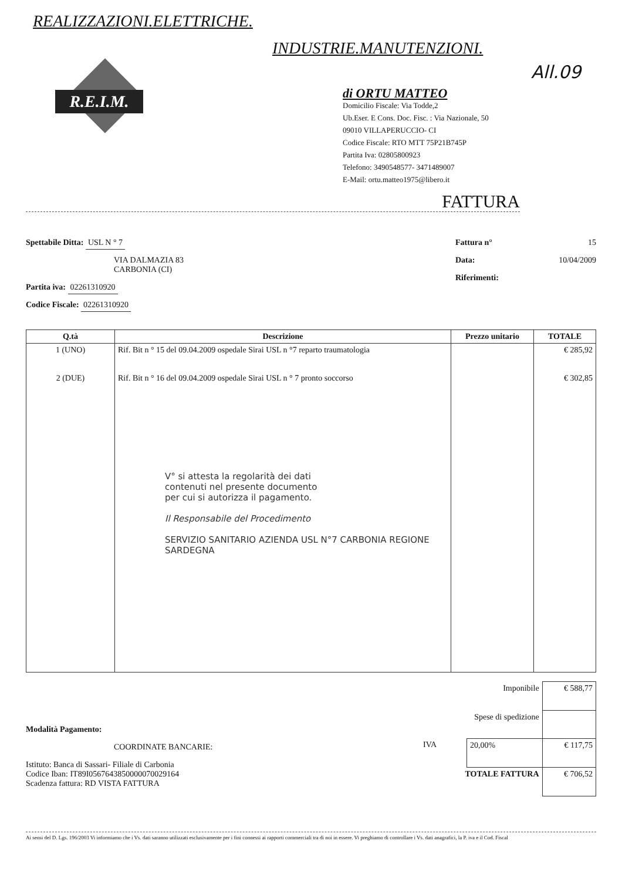REALIZZAZIONI.ELETTRICHE.
INDUSTRIE.MANUTENZIONI.
All.09
R.E.I.M.
di ORTU MATTEO
Domicilio Fiscale: Via Todde,2
Ub.Eser. E Cons. Doc. Fisc. : Via Nazionale, 50
09010 VILLAPERUCCIO- CI
Codice Fiscale: RTO MTT 75P21B745P
Partita Iva: 02805800923
Telefono: 3490548577- 3471489007
E-Mail: ortu.matteo1975@libero.it
FATTURA
Spettabile Ditta: USL N ° 7
VIA DALMAZIA 83
CARBONIA (CI)
Partita iva: 02261310920
Codice Fiscale: 02261310920
Fattura n° 15
Data: 10/04/2009
Riferimenti:
| Q.tà | Descrizione | Prezzo unitario | TOTALE |
| --- | --- | --- | --- |
| 1 (UNO) 2 (DUE) | Rif. Bit n ° 15 del 09.04.2009 ospedale Sirai USL n °7 reparto traumatologia Rif. Bit n ° 16 del 09.04.2009 ospedale Sirai USL n ° 7 pronto soccorso V° si attesta la regolarità dei dati contenuti nel presente documento per cui si autorizza il pagamento. Il Responsabile del Procedimento SERVIZIO SANITARIO AZIENDA USL N°7 CARBONIA REGIONE SARDEGNA | | € 285,92 € 302,85 |
Modalità Pagamento:
COORDINATE BANCARIE:
Istituto: Banca di Sassari- Filiale di Carbonia
Codice Iban: IT89I0567643850000070029164
Scadenza fattura: RD VISTA FATTURA
| Imponibile | | € 588,77 |
| Spese di spedizione | | |
| IVA | 20,00% | € 117,75 |
| TOTALE FATTURA | | € 706,52 |
Ai sensi del D. Lgs. 196/2003 Vi informiamo che i Vs. dati saranno utilizzati esclusivamente per i fini connessi ai rapporti commerciali tra di noi in essere. Vi preghiamo di controllare i Vs. dati anagrafici, la P. iva e il Cod. Fiscal